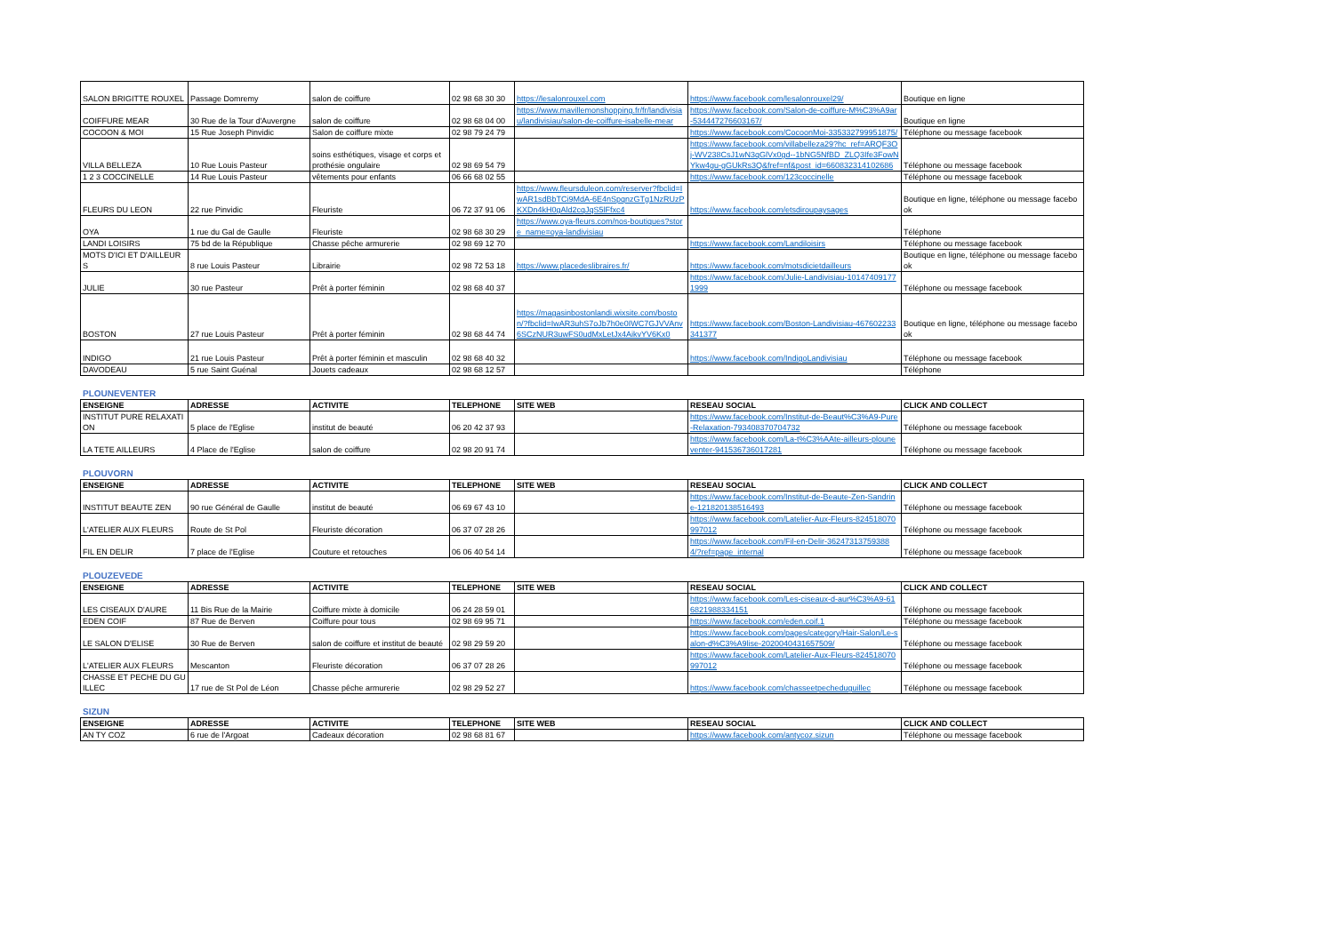| SALON BRIGITTE ROUXEL | Passage Domremy | salon de coiffure | 02 98 68 30 30 | https://lesalonrouxel.com | https://www.facebook.com/lesalonrouxel29/ | Boutique en ligne |
| COIFFURE MEAR | 30 Rue de la Tour d'Auvergne | salon de coiffure | 02 98 68 04 00 | https://www.mavillemonshopping.fr/fr/landivisiau/landivisiau/salon-de-coiffure-isabelle-mear | https://www.facebook.com/Salon-de-coiffure-M%C3%A9ar-534447276603167/ | Boutique en ligne |
| COCOON & MOI | 15 Rue Joseph Pinvidic | Salon de coiffure mixte | 02 98 79 24 79 | | https://www.facebook.com/CocoonMoi-335332799951875/ | Téléphone ou message facebook |
| VILLA BELLEZA | 10 Rue Louis Pasteur | soins esthétiques, visage et corps et prothésie ongulaire | 02 98 69 54 79 | | https://www.facebook.com/villabelleza29?hc_ref=ARQF3Oj-WV238CsJ1wN3qGlVx0gd--1bNG5NfBD_ZLQ3Ife3FowNYkw4gu-gGUkRs3Q&fref=nf&post_id=660832314102686 | Téléphone ou message facebook |
| 1 2 3 COCCINELLE | 14 Rue Louis Pasteur | vêtements pour enfants | 06 66 68 02 55 | | https://www.facebook.com/123coccinelle | Téléphone ou message facebook |
| FLEURS DU LEON | 22 rue Pinvidic | Fleuriste | 06 72 37 91 06 | https://www.fleursduleon.com/reserver?fbclid=IwAR1sdBbTCi9MdA-6E4nSpqnzGTg1NzRUzPKXDn4kH0gAld2cqJqS5lFfxc4 | https://www.facebook.com/etsdiroupaysages | Boutique en ligne, téléphone ou message facebook |
| OYA | 1 rue du Gal de Gaulle | Fleuriste | 02 98 68 30 29 | https://www.oya-fleurs.com/nos-boutiques?store_name=oya-landivisiau | | Téléphone |
| LANDI LOISIRS | 75 bd de la République | Chasse pêche armurerie | 02 98 69 12 70 | | https://www.facebook.com/Landiloisirs | Téléphone ou message facebook |
| MOTS D'ICI ET D'AILLEURS | 8 rue Louis Pasteur | Librairie | 02 98 72 53 18 | https://www.placedeslibraires.fr/ | https://www.facebook.com/motsdicietdailleurs | Boutique en ligne, téléphone ou message facebook |
| JULIE | 30 rue Pasteur | Prêt à porter féminin | 02 98 68 40 37 | | https://www.facebook.com/Julie-Landivisiau-101474091771999 | Téléphone ou message facebook |
| BOSTON | 27 rue Louis Pasteur | Prêt à porter féminin | 02 98 68 44 74 | https://magasinbostonlandi.wixsite.com/boston/?fbclid=IwAR3uhS7oJb7h0e0IWC7GJVVAnv6SCzNUR3uwFS0udMxLetJx4AikvYV6Kx0 | https://www.facebook.com/Boston-Landivisiau-467602233341377 | Boutique en ligne, téléphone ou message facebook |
| INDIGO | 21 rue Louis Pasteur | Prêt à porter féminin et masculin | 02 98 68 40 32 | | https://www.facebook.com/IndigoLandivisiau | Téléphone ou message facebook |
| DAVODEAU | 5 rue Saint Guénal | Jouets cadeaux | 02 98 68 12 57 | | | Téléphone |
PLOUNEVENTER
| ENSEIGNE | ADRESSE | ACTIVITE | TELEPHONE | SITE WEB | RESEAU SOCIAL | CLICK AND COLLECT |
| --- | --- | --- | --- | --- | --- | --- |
| INSTITUT PURE RELAXATION | 5 place de l'Eglise | institut de beauté | 06 20 42 37 93 | | https://www.facebook.com/Institut-de-Beaut%C3%A9-Pure-Relaxation-793408370704732 | Téléphone ou message facebook |
| LA TETE AILLEURS | 4 Place de l'Eglise | salon de coiffure | 02 98 20 91 74 | | https://www.facebook.com/La-t%C3%AAte-ailleurs-plouneventer-941536736017281 | Téléphone ou message facebook |
PLOUVORN
| ENSEIGNE | ADRESSE | ACTIVITE | TELEPHONE | SITE WEB | RESEAU SOCIAL | CLICK AND COLLECT |
| --- | --- | --- | --- | --- | --- | --- |
| INSTITUT BEAUTE ZEN | 90 rue Général de Gaulle | institut de beauté | 06 69 67 43 10 | | https://www.facebook.com/Institut-de-Beaute-Zen-Sandrine-121820138516493 | Téléphone ou message facebook |
| L'ATELIER AUX FLEURS | Route de St Pol | Fleuriste décoration | 06 37 07 28 26 | | https://www.facebook.com/Latelier-Aux-Fleurs-824518070997012 | Téléphone ou message facebook |
| FIL EN DELIR | 7 place de l'Eglise | Couture et retouches | 06 06 40 54 14 | | https://www.facebook.com/Fil-en-Delir-362473137593884/?ref=page_internal | Téléphone ou message facebook |
PLOUZEVEDE
| ENSEIGNE | ADRESSE | ACTIVITE | TELEPHONE | SITE WEB | RESEAU SOCIAL | CLICK AND COLLECT |
| --- | --- | --- | --- | --- | --- | --- |
| LES CISEAUX D'AURE | 11 Bis Rue de la Mairie | Coiffure mixte à domicile | 06 24 28 59 01 | | https://www.facebook.com/Les-ciseaux-d-aur%C3%A9-616821988334151 | Téléphone ou message facebook |
| EDEN COIF | 87 Rue de Berven | Coiffure pour tous | 02 98 69 95 71 | | https://www.facebook.com/eden.coif.1 | Téléphone ou message facebook |
| LE SALON D'ELISE | 30 Rue de Berven | salon de coiffure et institut de beauté | 02 98 29 59 20 | | https://www.facebook.com/pages/category/Hair-Salon/Le-salon-d%C3%A9lise-2020040431657509/ | Téléphone ou message facebook |
| L'ATELIER AUX FLEURS | Mescanton | Fleuriste décoration | 06 37 07 28 26 | | https://www.facebook.com/Latelier-Aux-Fleurs-824518070997012 | Téléphone ou message facebook |
| CHASSE ET PECHE DU GUILLEC | 17 rue de St Pol de Léon | Chasse pêche armurerie | 02 98 29 52 27 | | https://www.facebook.com/chasseetpecheduguillec | Téléphone ou message facebook |
SIZUN
| ENSEIGNE | ADRESSE | ACTIVITE | TELEPHONE | SITE WEB | RESEAU SOCIAL | CLICK AND COLLECT |
| --- | --- | --- | --- | --- | --- | --- |
| AN TY COZ | 6 rue de l'Argoat | Cadeaux décoration | 02 98 68 81 67 | | https://www.facebook.com/antycoz.sizun | Téléphone ou message facebook |